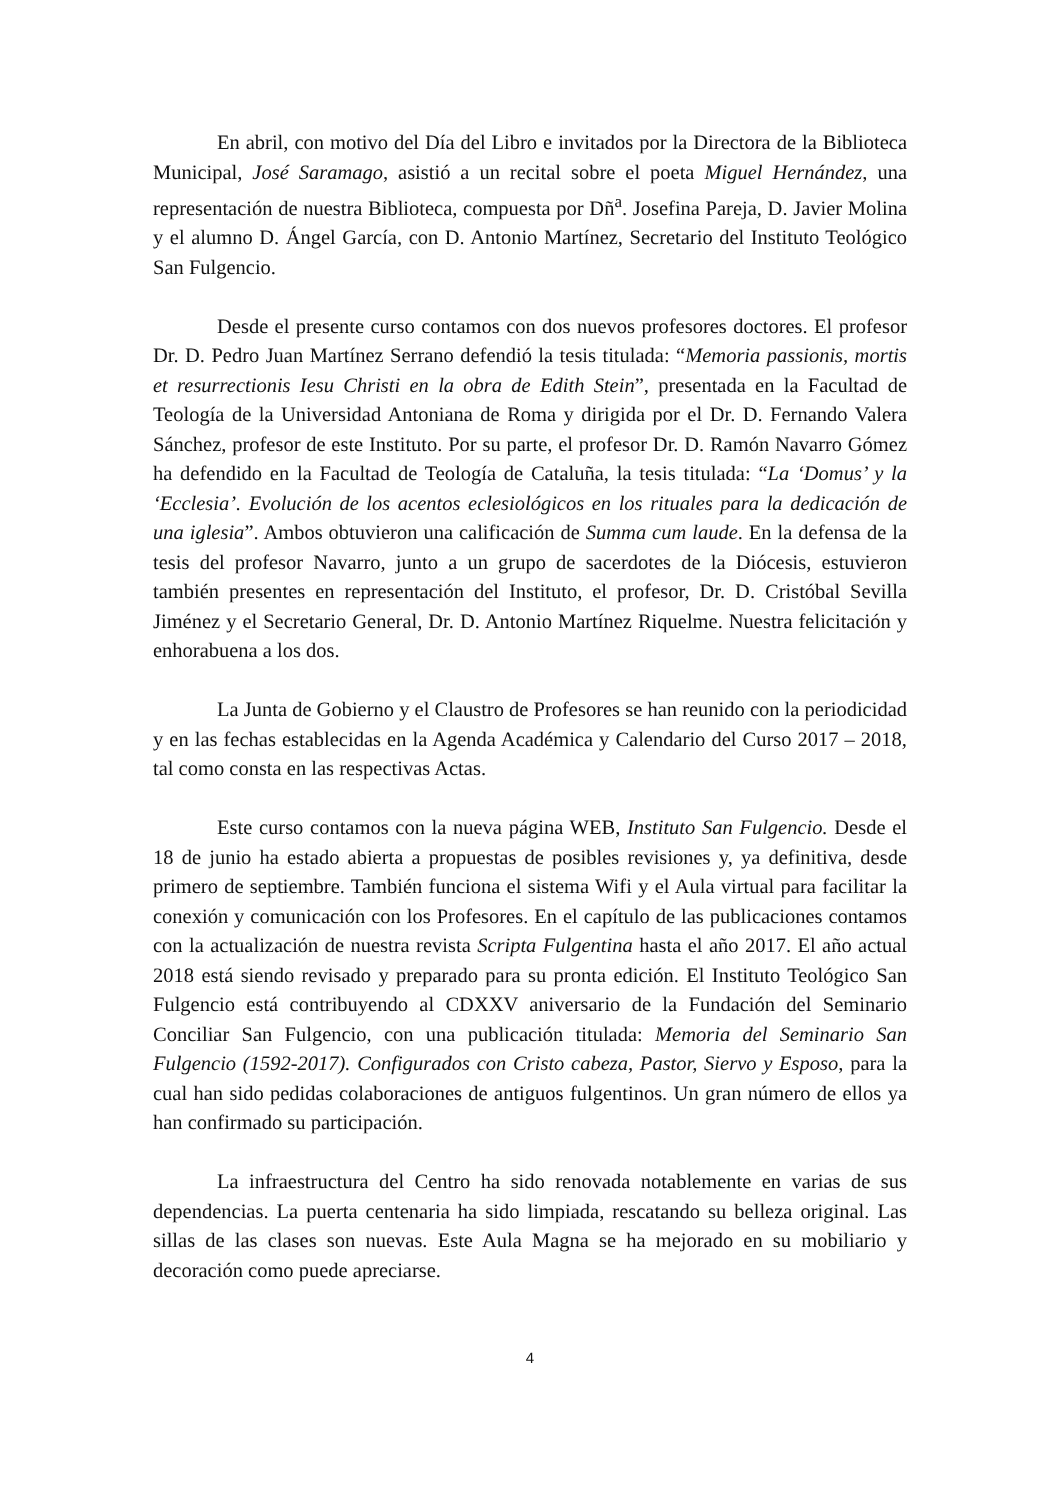En abril, con motivo del Día del Libro e invitados por la Directora de la Biblioteca Municipal, José Saramago, asistió a un recital sobre el poeta Miguel Hernández, una representación de nuestra Biblioteca, compuesta por Dñ<sup>a</sup>. Josefina Pareja, D. Javier Molina y el alumno D. Ángel García, con D. Antonio Martínez, Secretario del Instituto Teológico San Fulgencio.
Desde el presente curso contamos con dos nuevos profesores doctores. El profesor Dr. D. Pedro Juan Martínez Serrano defendió la tesis titulada: “Memoria passionis, mortis et resurrectionis Iesu Christi en la obra de Edith Stein”, presentada en la Facultad de Teología de la Universidad Antoniana de Roma y dirigida por el Dr. D. Fernando Valera Sánchez, profesor de este Instituto. Por su parte, el profesor Dr. D. Ramón Navarro Gómez ha defendido en la Facultad de Teología de Cataluña, la tesis titulada: “La ‘Domus’ y la ‘Ecclesia’. Evolución de los acentos eclesiológicos en los rituales para la dedicación de una iglesia”. Ambos obtuvieron una calificación de Summa cum laude. En la defensa de la tesis del profesor Navarro, junto a un grupo de sacerdotes de la Diócesis, estuvieron también presentes en representación del Instituto, el profesor, Dr. D. Cristóbal Sevilla Jiménez y el Secretario General, Dr. D. Antonio Martínez Riquelme. Nuestra felicitación y enhorabuena a los dos.
La Junta de Gobierno y el Claustro de Profesores se han reunido con la periodicidad y en las fechas establecidas en la Agenda Académica y Calendario del Curso 2017 – 2018, tal como consta en las respectivas Actas.
Este curso contamos con la nueva página WEB, Instituto San Fulgencio. Desde el 18 de junio ha estado abierta a propuestas de posibles revisiones y, ya definitiva, desde primero de septiembre. También funciona el sistema Wifi y el Aula virtual para facilitar la conexión y comunicación con los Profesores. En el capítulo de las publicaciones contamos con la actualización de nuestra revista Scripta Fulgentina hasta el año 2017. El año actual 2018 está siendo revisado y preparado para su pronta edición. El Instituto Teológico San Fulgencio está contribuyendo al CDXXV aniversario de la Fundación del Seminario Conciliar San Fulgencio, con una publicación titulada: Memoria del Seminario San Fulgencio (1592-2017). Configurados con Cristo cabeza, Pastor, Siervo y Esposo, para la cual han sido pedidas colaboraciones de antiguos fulgentinos. Un gran número de ellos ya han confirmado su participación.
La infraestructura del Centro ha sido renovada notablemente en varias de sus dependencias. La puerta centenaria ha sido limpiada, rescatando su belleza original. Las sillas de las clases son nuevas. Este Aula Magna se ha mejorado en su mobiliario y decoración como puede apreciarse.
4